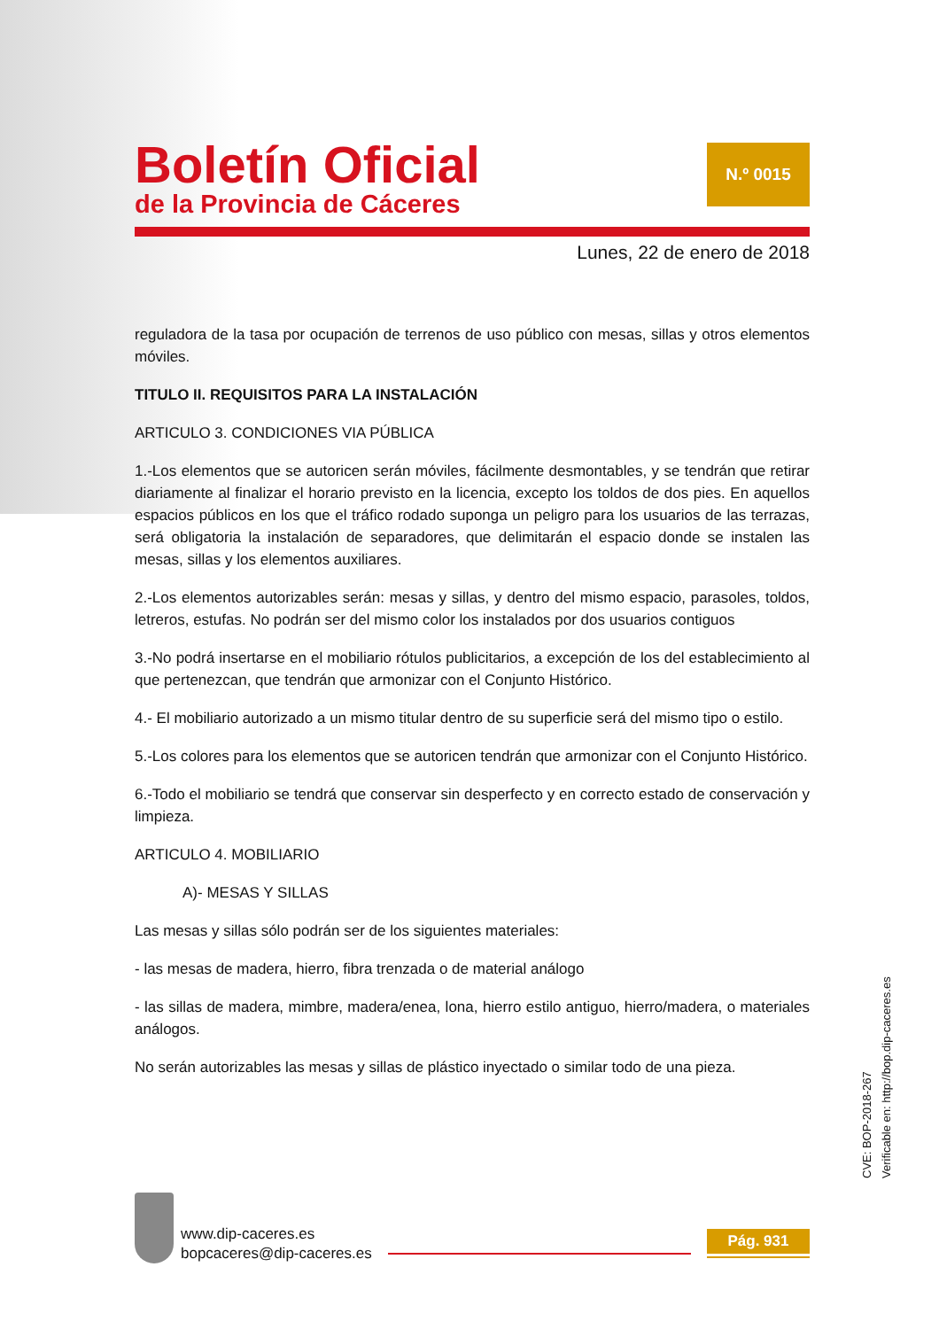Boletín Oficial
de la Provincia de Cáceres
N.º 0015
Lunes, 22 de enero de 2018
reguladora de la tasa por ocupación de terrenos de uso público con mesas, sillas y otros elementos móviles.
TITULO II. REQUISITOS PARA LA INSTALACIÓN
ARTICULO 3. CONDICIONES VIA PÚBLICA
1.-Los elementos que se autoricen serán móviles, fácilmente desmontables, y se tendrán que retirar diariamente al finalizar el horario previsto en la licencia, excepto los toldos de dos pies. En aquellos espacios públicos en los que el tráfico rodado suponga un peligro para los usuarios de las terrazas, será obligatoria la instalación de separadores, que delimitarán el espacio donde se instalen las mesas, sillas y los elementos auxiliares.
2.-Los elementos autorizables serán: mesas y sillas, y dentro del mismo espacio, parasoles, toldos, letreros, estufas. No podrán ser del mismo color los instalados por dos usuarios contiguos
3.-No podrá insertarse en el mobiliario rótulos publicitarios, a excepción de los del establecimiento al que pertenezcan, que tendrán que armonizar con el Conjunto Histórico.
4.- El mobiliario autorizado a un mismo titular dentro de su superficie será del mismo tipo o estilo.
5.-Los colores para los elementos que se autoricen tendrán que armonizar con el Conjunto Histórico.
6.-Todo el mobiliario se tendrá que conservar sin desperfecto y en correcto estado de conservación y limpieza.
ARTICULO 4. MOBILIARIO
A)- MESAS Y SILLAS
Las mesas y sillas sólo podrán ser de los siguientes materiales:
- las mesas de madera, hierro, fibra trenzada o de material análogo
- las sillas de madera, mimbre, madera/enea, lona, hierro estilo antiguo, hierro/madera, o materiales análogos.
No serán autorizables las mesas y sillas de plástico inyectado o similar todo de una pieza.
CVE: BOP-2018-267
Verificable en: http://bop.dip-caceres.es
www.dip-caceres.es
bopcaceres@dip-caceres.es
Pág. 931